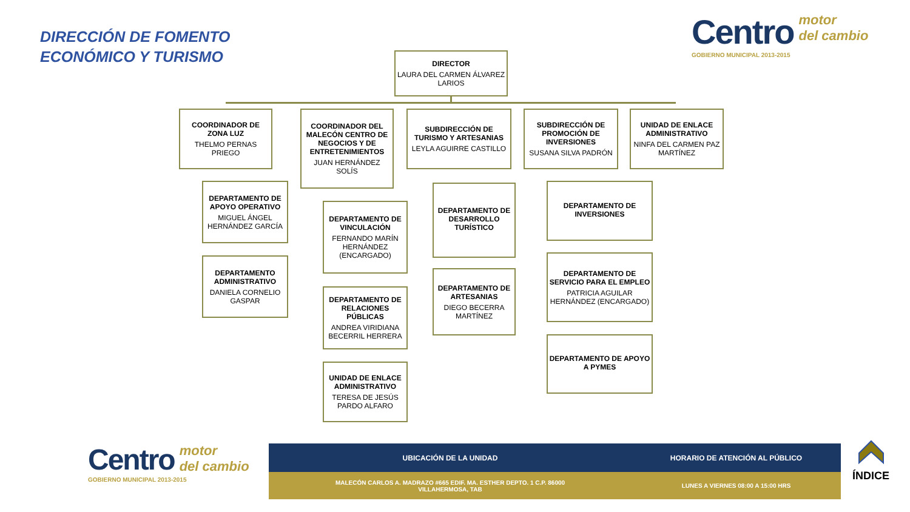DIRECCIÓN DE FOMENTO
ECONÓMICO Y TURISMO
Centro motor
del cambio
GOBIERNO MUNICIPAL 2013-2015
DIRECTOR
LAURA DEL CARMEN ÁLVAREZ LARIOS
COORDINADOR DE ZONA LUZ
THELMO PERNAS PRIEGO
DEPARTAMENTO DE APOYO OPERATIVO
MIGUEL ÁNGEL HERNÁNDEZ GARCÍA
DEPARTAMENTO ADMINISTRATIVO
DANIELA CORNELIO GASPAR
COORDINADOR DEL MALECÓN CENTRO DE NEGOCIOS Y DE ENTRETENIMIENTOS
JUAN HERNÁNDEZ SOLÍS
DEPARTAMENTO DE VINCULACIÓN
FERNANDO MARÍN HERNÁNDEZ (ENCARGADO)
DEPARTAMENTO DE RELACIONES PÚBLICAS
ANDREA VIRIDIANA BECERRIL HERRERA
UNIDAD DE ENLACE ADMINISTRATIVO
TERESA DE JESÚS PARDO ALFARO
SUBDIRECCIÓN DE TURISMO Y ARTESANIAS
LEYLA AGUIRRE CASTILLO
DEPARTAMENTO DE DESARROLLO TURÍSTICO
DEPARTAMENTO DE ARTESANIAS
DIEGO BECERRA MARTÍNEZ
SUBDIRECCIÓN DE PROMOCIÓN DE INVERSIONES
SUSANA SILVA PADRÓN
DEPARTAMENTO DE INVERSIONES
DEPARTAMENTO DE SERVICIO PARA EL EMPLEO
PATRICIA AGUILAR HERNÁNDEZ (ENCARGADO)
DEPARTAMENTO DE APOYO A PYMES
UNIDAD DE ENLACE ADMINISTRATIVO
NINFA DEL CARMEN PAZ MARTÍNEZ
Centro motor
del cambio
GOBIERNO MUNICIPAL 2013-2015
| UBICACIÓN DE LA UNIDAD | HORARIO DE ATENCIÓN AL PÚBLICO |
| --- | --- |
| MALECÓN CARLOS A. MADRAZO #665 EDIF. MA. ESTHER DEPTO. 1 C.P. 86000 VILLAHERMOSA, TAB | LUNES A VIERNES 08:00 A 15:00 HRS |
ÍNDICE